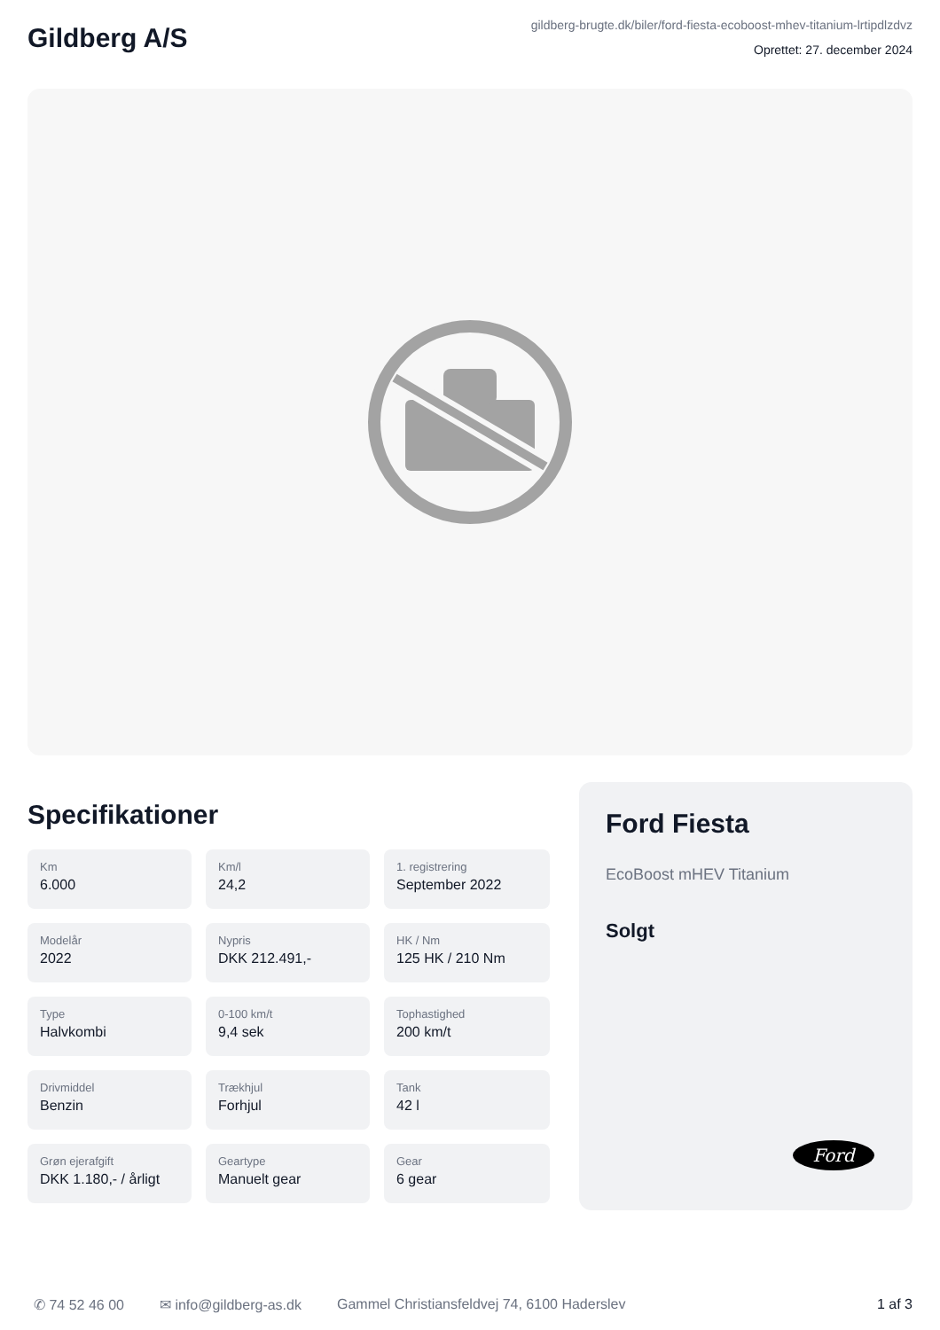Gildberg A/S
gildberg-brugte.dk/biler/ford-fiesta-ecoboost-mhev-titanium-lrtipdlzdvz
Oprettet: 27. december 2024
Specifikationer
Km
6.000
Km/l
24,2
1. registrering
September 2022
Modelår
2022
Nypris
DKK 212.491,-
HK / Nm
125 HK / 210 Nm
Type
Halvkombi
0-100 km/t
9,4 sek
Tophastighed
200 km/t
Drivmiddel
Benzin
Trækhjul
Forhjul
Tank
42 l
Grøn ejerafgift
DKK 1.180,- / årligt
Geartype
Manuelt gear
Gear
6 gear
Ford Fiesta
EcoBoost mHEV Titanium
Solgt
Ford
✆ 74 52 46 00 ✉ info@gildberg-as.dk Gammel Christiansfeldvej 74, 6100 Haderslev 1 af 3